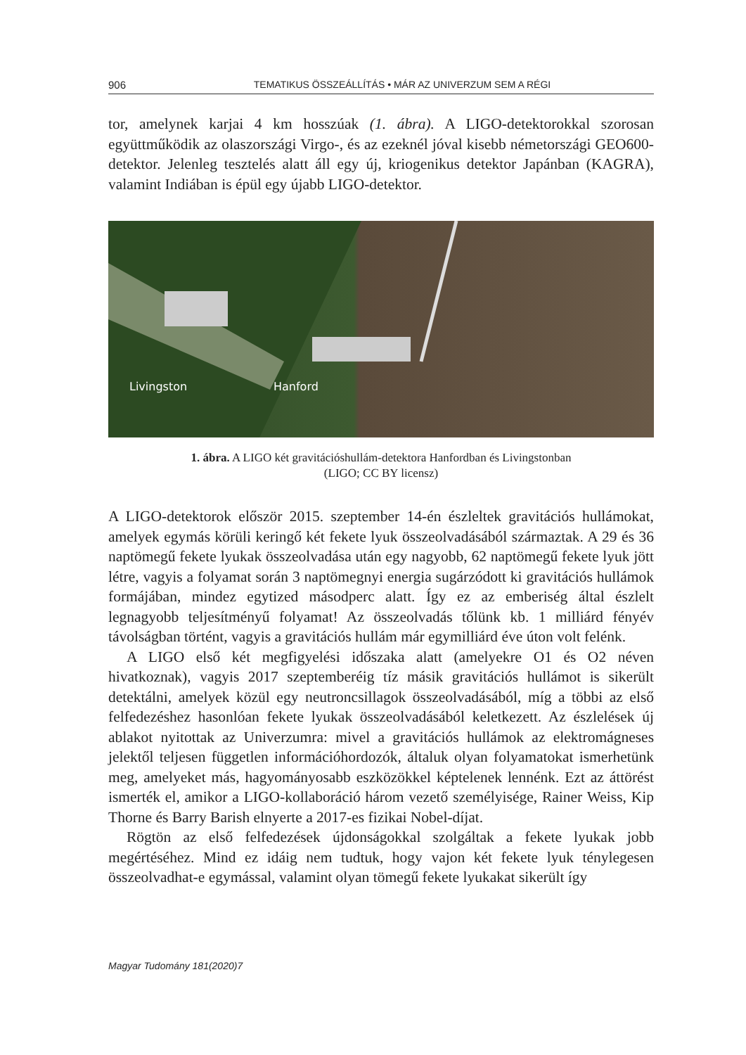906 TEMATIKUS ÖSSZEÁLLÍTÁS • MÁR AZ UNIVERZUM SEM A RÉGI
tor, amelynek karjai 4 km hosszúak (1. ábra). A LIGO-detektorokkal szorosan együttműködik az olaszországi Virgo-, és az ezeknél jóval kisebb németországi GEO600-detektor. Jelenleg tesztelés alatt áll egy új, kriogenikus detektor Japánban (KAGRA), valamint Indiában is épül egy újabb LIGO-detektor.
Livingston Hanford
1. ábra. A LIGO két gravitációshullám-detektora Hanfordban és Livingstonban
(LIGO; CC BY licensz)
A LIGO-detektorok először 2015. szeptember 14-én észleltek gravitációs hullámokat, amelyek egymás körüli keringő két fekete lyuk összeolvadásából származtak. A 29 és 36 naptömegű fekete lyukak összeolvadása után egy nagyobb, 62 naptömegű fekete lyuk jött létre, vagyis a folyamat során 3 naptömegnyi energia sugárzódott ki gravitációs hullámok formájában, mindez egytized másodperc alatt. Így ez az emberiség által észlelt legnagyobb teljesítményű folyamat! Az összeolvadás tőlünk kb. 1 milliárd fényév távolságban történt, vagyis a gravitációs hullám már egymilliárd éve úton volt felénk.
A LIGO első két megfigyelési időszaka alatt (amelyekre O1 és O2 néven hivatkoznak), vagyis 2017 szeptemberéig tíz másik gravitációs hullámot is sikerült detektálni, amelyek közül egy neutroncsillagok összeolvadásából, míg a többi az első felfedezéshez hasonlóan fekete lyukak összeolvadásából keletkezett. Az észlelések új ablakot nyitottak az Univerzumra: mivel a gravitációs hullámok az elektromágneses jelektől teljesen független információhordozók, általuk olyan folyamatokat ismerhetünk meg, amelyeket más, hagyományosabb eszközökkel képtelenek lennénk. Ezt az áttörést ismerték el, amikor a LIGO-kollaboráció három vezető személyisége, Rainer Weiss, Kip Thorne és Barry Barish elnyerte a 2017-es fizikai Nobel-díjat.
Rögtön az első felfedezések újdonságokkal szolgáltak a fekete lyukak jobb megértéséhez. Mind ez idáig nem tudtuk, hogy vajon két fekete lyuk ténylegesen összeolvadhat-e egymással, valamint olyan tömegű fekete lyukakat sikerült így
Magyar Tudomány 181(2020)7